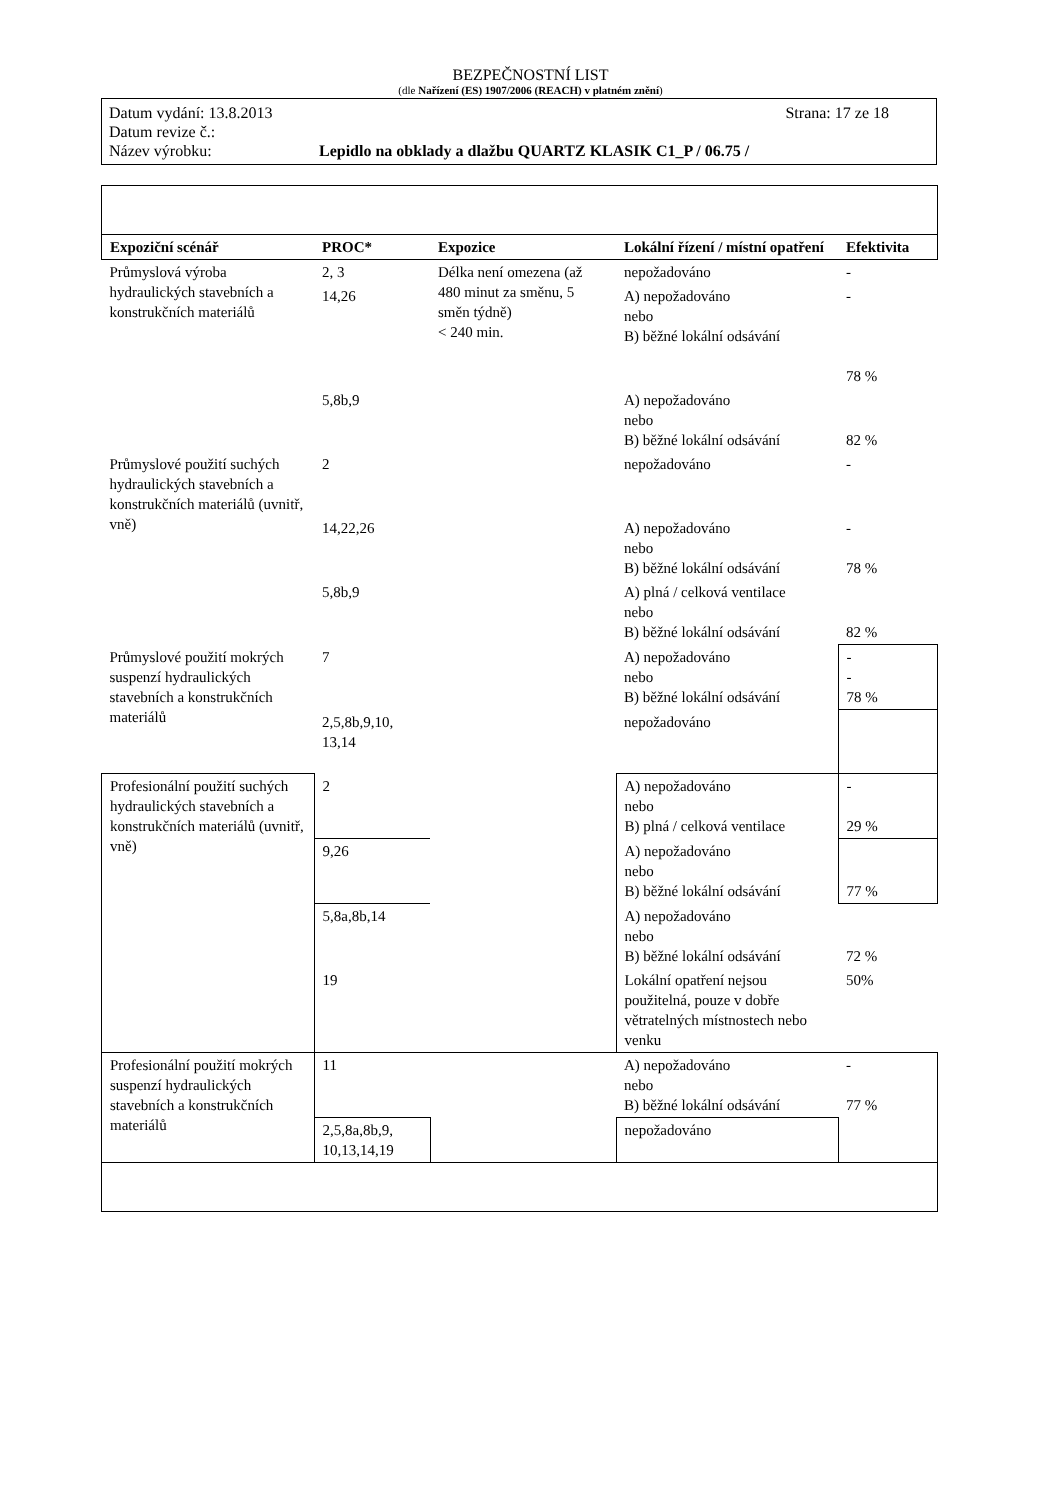BEZPEČNOSTNÍ LIST
(dle Nařízení (ES) 1907/2006 (REACH) v platném znění)
Datum vydání: 13.8.2013 Strana: 17 ze 18
Datum revize č.:
Název výrobku: Lepidlo na obklady a dlažbu QUARTZ KLASIK C1_P / 06.75 /
| Expoziční scénář | PROC* | Expozice | Lokální řízení / místní opatření | Efektivita |
| --- | --- | --- | --- | --- |
| Průmyslová výroba hydraulických stavebních a konstrukčních materiálů | 2, 3 | Délka není omezena (až 480 minut za směnu, 5 směn týdně) < 240 min. | nepožadováno | - |
| | 14,26 | | A) nepožadováno nebo B) běžné lokální odsávání | - 78 % |
| | 5,8b,9 | | A) nepožadováno nebo B) běžné lokální odsávání | 82 % |
| Průmyslové použití suchých hydraulických stavebních a konstrukčních materiálů (uvnitř, vně) | 2 | | nepožadováno | - |
| | 14,22,26 | | A) nepožadováno nebo B) běžné lokální odsávání | - 78 % |
| | 5,8b,9 | | A) plná / celková ventilace nebo B) běžné lokální odsávání | 82 % |
| Průmyslové použití mokrých suspenzí hydraulických stavebních a konstrukčních materiálů | 7 | | A) nepožadováno nebo B) běžné lokální odsávání | - - 78 % |
| | 2,5,8b,9,10, 13,14 | | nepožadováno | |
| Profesionální použití suchých hydraulických stavebních a konstrukčních materiálů (uvnitř, vně) | 2 | | A) nepožadováno nebo B) plná / celková ventilace | - 29 % |
| | 9,26 | | A) nepožadováno nebo B) běžné lokální odsávání | 77 % |
| | 5,8a,8b,14 | | A) nepožadováno nebo B) běžné lokální odsávání | 72 % |
| | 19 | | Lokální opatření nejsou použitelná, pouze v dobře větratelných místnostech nebo venku | 50% |
| Profesionální použití mokrých suspenzí hydraulických stavebních a konstrukčních materiálů | 11 | | A) nepožadováno nebo B) běžné lokální odsávání | - 77 % |
| | 2,5,8a,8b,9, 10,13,14,19 | | nepožadováno | |